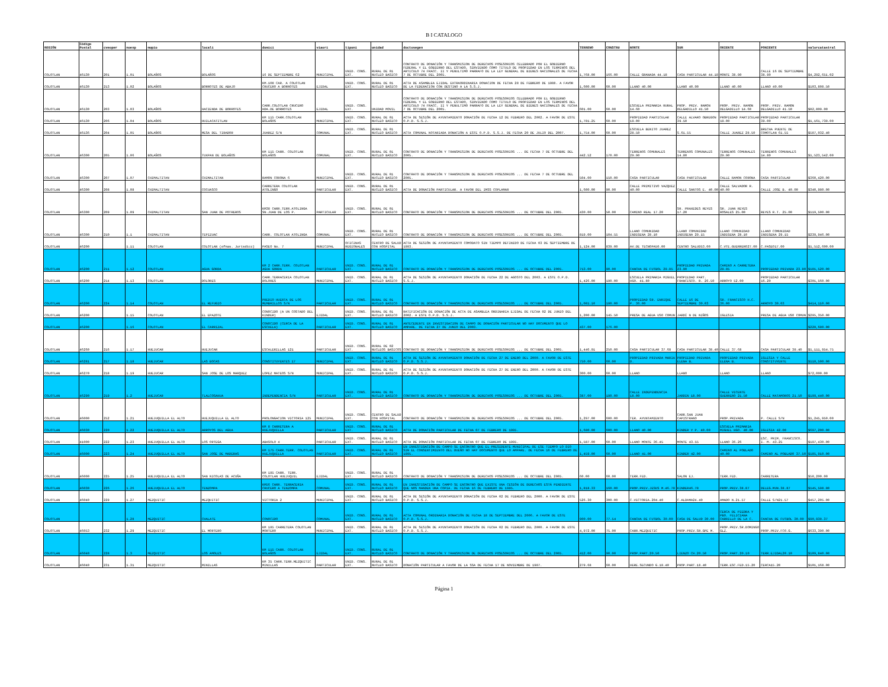B I CATALOGO
| REGIÓN | Código Postal | cveoper | noexp | mupio | locali | domici | viaori | tipuni | unidad | doctosegen | TERRENO | CONSTRU | NORTE | SUR | ORIENTE | PONIENTE | valorcatastral |
| --- | --- | --- | --- | --- | --- | --- | --- | --- | --- | --- | --- | --- | --- | --- | --- | --- | --- |
| COLOTLAN | 46130 | 201 | 1.01 | BOLAÑOS | BOLAÑOS | 16 DE SEPTIEMBRE 62 | MUNICIPAL | UNID. CONS. EXT. | RURAL DE 01 NUCLEO BASICO | CONTRATO DE DONACIÓN Y TRANSMISION DE DERECHOS POSESORIOS CELEBRADO POR EL GOBIERNO FEDERAL Y EL GOBIERNO DEL ESTADO, SIRVIENDO COMO TITULO DE PROPIEDAD EN LOS TERMINOS DEL ARTICULO 74 FRACC. II Y PENULTIMO PARRAFO DE LA LEY GENERAL DE BIENES NACIONALES DE FECHA 7 DE OCTUBRE DEL 2005. | 1,768.00 | 166.00 | CALLE GRANADA 44.18 | CASA PARTICULAR 44.18 | MONTE 38.90 | CALLE 16 DE SEPTIEMBRE 38.90 | $4,292,651.02 |
| COLOTLAN | 46130 | 213 | 1.02 | BOLAÑOS | BORROTES DE ABAJO | KM.108 CAR. A COLOTLAN CRUCERO A BORROTES | EJIDAL | UNID. CONS. EXT. | RURAL DE 01 NUCLEO BASICO | ACTA DE ASAMBLEA EJIDAL EXTRAORDINARIA DONACION DE FECHA 28 DE FEBRERO DE 1988. A FAVOR DE LA FEDERACION CON DESTINO A LA S.S.J. | 1,600.00 | 60.00 | LLANO 40.00 | LLANO 40.00 | LLANO 40.00 | LLANO 40.00 | $103,808.50 |
| COLOTLAN | 46130 | 203 | 1.03 | BOLAÑOS | HACIENDA DE BORROTES | CARR.COLOTLAN CRUCERO HDA.DE BORROTES | EJIDAL | UNID. CONS. EXT. | UNIDAD MOVIL | CONTRATO DE DONACIÓN Y TRANSMISION DE DERECHOS POSESORIOS CELEBRADO POR EL GOBIERNO FEDERAL Y EL GOBIERNO DEL ESTADO, SIRVIENDO COMO TITULO DE PROPIEDAD EN LOS TERMINOS DEL ARTICULO 74 FRACC. II Y PENULTIMO PARRAFO DE LA LEY GENERAL DE BIENES NACIONALES DE FECHA 7 DE OCTUBRE DEL 2005. | 601.00 | 60.00 | ESCUELA PRIMARIA RURAL 14.60 | PROP. PRIV. RAMON DELGADILLO 41.50 | PROP. PRIV. RAMON DELGADILLO 14.60 | PROP. PRIV. RAMON DELGADILLO 41.50 | $82,809.00 |
| COLOTLAN | 46130 | 206 | 1.04 | BOLAÑOS | HUILACATITLAN | KM 115 CARR.COLOTLAN BOLAÑOS | MUNICIPAL | UNID. CONS. EXT. | RURAL DE 01 NUCLEO BASICO | ACTA DE SESIÓN DE AYUNTAMIENTO DONACIÓN DE FECHA 12 DE FEBRERO DEL 2002. A FAVOR DE ESTE O.P.D. S.S.J. | 1,781.25 | 60.00 | PROPIEDAD PARTICULAR 19.00 | CALLE ALVARO OBREGON 39.50 | PROPIEDAD PARTICULAR 19.00 | PROPIEDAD PARTICULAR 39.00 | $1,161,738.00 |
| COLOTLAN | 46136 | 204 | 1.05 | BOLAÑOS | MESA DEL TIRADOR | JUAREZ S/N | COMUNAL | UNID. CONS. EXT. | RURAL DE 01 NUCLEO BASICO | ACTA COMUNAL NOTARIADA DONACIÓN A ESTE O.P.D. S.S.J. DE FECHA 20 DE JULIO DEL 2007. | 1,754.00 | 60.00 | ESCUELA BENITO JUAREZ 28.50 | S.61.55 | CALLE JUAREZ 28.50 | BRECHA PUENTE DE COMOTLAN 61.55 | $587,032.40 |
| COLOTLAN | 46300 | 205 | 1.06 | BOLAÑOS | TUXPAN DE BOLAÑOS | KM 115 CARR. COLOTLAN BOLAÑOS | COMUNAL | UNID. CONS. EXT. | RURAL DE 01 NUCLEO BASICO | CONTRATO DE DONACIÓN Y TRANSMISION DE DERECHOS POSESORIOS ... DE FECHA 7 DE OCTUBRE DEL 2005. | 442.52 | 170.00 | TERRENOS COMUNALES 29.90 | TERRENOS COMUNALES 14.80 | TERRENOS COMUNALES 29.90 | TERRENOS COMUNALES 14.80 | $1,523,542.00 |
| COLOTLAN | 46300 | 207 | 1.07 | CHIMALTITAN | CHIMALTITAN | RAMON CORONA 6 | MUNICIPAL | UNID. CONS. EXT. | RURAL DE 01 NUCLEO BASICO | CONTRATO DE DONACIÓN Y TRANSMISION DE DERECHOS POSESORIOS ... DE FECHA 7 DE OCTUBRE DEL 2005. | 504.00 | 150.00 | CASA PARTICULAR | CASA PARTICULAR | CALLE RAMON CORONA | CASA PARTICULAR | $360,420.00 |
| COLOTLAN | 46300 | 208 | 1.08 | CHIMALTITAN | COCUASCO | CARRETERA COLOTLAN ATOLINGO | PARTICULAR | UNID. CONS. EXT. | RURAL DE 01 NUCLEO BASICO | ACTA DE DONACIÓN PARTICULAR. A FAVOR DEL IMSS COPLAMAR | 1,600.00 | 90.00 | CALLE PRIMITIVO VAZQUEZ 40.00 | CALLE SANTOS E. 40.00 | CALLE SALVADOR R. 40.00 | CALLE JOSE B. 40.00 | $340,980.00 |
| COLOTLAN | 46300 | 209 | 1.09 | CHIMALTITAN | SAN JUAN DE POTREROS | KM38 CARR.TERR.ATOLINGA SN.JUAN DE LOS P. | PARTICULAR | UNID. CONS. EXT. | RURAL DE 01 NUCLEO BASICO | CONTRATO DE DONACIÓN Y TRANSMISION DE DERECHOS POSESORIOS ... DE OCTUBRE DEL 2005. | 430.00 | 50.00 | CAMINO REAL 17.20 | SR. PRAXEDES REYES 17.20 | SR. JUAN REYES ROSALES 25.00 | REYES R.T. 25.00 | $119,500.00 |
| COLOTLAN | 46300 | 210 | 1.1 | CHIMALTITAN | TEPIZUAC | CARR. COLOTLAN ATOLINGA | COMUNAL | UNID. CONS. EXT. | RURAL DE 01 NUCLEO BASICO | CONTRATO DE DONACIÓN Y TRANSMISION DE DERECHOS POSESORIOS ... DE OCTUBRE DEL 2005. | 819.00 | 104.55 | LLANO COMUNIDAD INDIGENA 28.10 | LLANO COMUNIDAD INDIGENA 29.15 | LLANO COMUNIDAD INDIGENA 28.10 | LLANO COMUNIDAD INDIGENA 29.15 | $239,946.00 |
| COLOTLAN | 46200 | | 1.11 | COLOTLAN | COLOTLAN (ofnas. Jurisdicc) | PASEO No. 7 | MUNICIPAL | OFICINAS REGIONALES | CENTRO DE SALUD CON HOSPITAL | ACTA DE SESIÓN DE AYUNTAMIENTO COMODATO SIN TIEMPO DEFINIDO DE FECHA 03 DE SEPTIEMBRE DE 1993. | 1,124.00 | 839.00 | AV.DE TECNOPA50.00 | CENTRO SALUD53.00 | C.VTE.GUERRERO27.00 | C.PASEO17.00 | $1,512,600.00 |
| COLOTLAN | 46200 | 211 | 1.12 | COLOTLAN | AGUA GORDA | KM 2 CARR.TERR. COLOTLAN AGUA GORDA | PARTICULAR | UNID. CONS. EXT. | RURAL DE 01 NUCLEO BASICO | CONTRATO DE DONACIÓN Y TRANSMISION DE DERECHOS POSESORIOS ... DE OCTUBRE DEL 2005. | 713.00 | 90.00 | CANCHA DE FUTBOL 29.85 | PROPIEDAD PRIVADA 23.90 | CAMINO A CARRETERA 29.85 | PROPIEDAD PRIVADA 23.90 | $181,520.00 |
| COLOTLAN | 46200 | 214 | 1.13 | COLOTLAN | DOLORES | CARR.TERRACERIA COLOTLAN DOLORES | MUNICIPAL | UNID. CONS. EXT. | RURAL DE 01 NUCLEO BASICO | ACTA DE SESIÓN DE AYUNTAMIENTO DONACIÓN DE FECHA 22 DE AGOSTO DEL 2003. A ESTE O.P.D. S.S.J. | 1,426.00 | 180.00 | ESCUELA PRIMARIA MIGUEL HGO. 41.80 | PROPIEDAD PART. FRANCISCO. R. 26.50 | ARROYO 52.00 | PROPIEDAD PARTICULAR 16.20 | $301,560.00 |
| COLOTLAN | 46200 | 224 | 1.14 | COLOTLAN | EL REFUGIO | PREDIO HUERTA DE LOS MEMBRILLOS S/N | PARTICULAR | UNID. CONS. EXT. | RURAL DE 01 NUCLEO BASICO | CONTRATO DE DONACIÓN Y TRANSMISION DE DERECHOS POSESORIOS ... DE OCTUBRE DEL 2005. | 1,081.10 | 180.00 | PROPIEDAD SR. ENRIQUE P. 36.00 | CALLE 16 DE SEPTIEMBRE 30.03 | SR. FRANCISCO H.C. 36.00 | ARROYO 30.03 | $414,110.00 |
| COLOTLAN | 46200 | | 1.15 | COLOTLAN | EL EPAZOTE | CONOCIDO (A UN COSTADO DEL KINDER) | EJIDAL | UNID. CONS. EXT. | RURAL DE 01 NUCLEO BASICO | RATIFICACIÓN DE DONACIÓN DE ACTA DE ASAMBLEA ORDINARIA EJIDAL DE FECHA 02 DE JUNIO DEL 2002. A ESTE O.P.D. S.S.J. | 1,200.00 | 145.50 | PRESA DE AGUA USO COMUN | JARDÍ N DE NIÑOS | IGLESIA | PRESA DE AGUA USO COMUN | $295,350.00 |
| COLOTLAN | 46200 | | 1.16 | COLOTLAN | EL CARRIZAL | CONOCIDO (CERCA DE LA ESCUELA) | PARTICULAR | UNID. CONS. EXT. | RURAL DE 01 NUCLEO BASICO | ANTECEDENTE EN INVESTIGACION DE CAMPO DE DONACIÓN PARTICULAR NO HAY DOCUMENTO QUE LO AMPARE. DE FECHA 27 DE JUNIO DEL 2003. | 437.00 | 176.00 | | | | | $228,680.00 |
| COLOTLAN | 46260 | 216 | 1.17 | HUEJUCAR | HUEJUCAR | ESCALERILLAS 121 | PARTICULAR | UNID. CONS. EXT. | RURAL DE 02 NUCLEOS BASICOS | CONTRATO DE DONACIÓN Y TRANSMISION DE DERECHOS POSESORIOS ... DE OCTUBRE DEL 2005. | 1,446.91 | 250.00 | CASA PARTICULAR 37.68 | CASA PARTICULAR 38.40 | CALLE 37.68 | CASA PARTICULAR 38.40 | $1,111,954.75 |
| COLOTLAN | 46281 | 217 | 1.18 | HUEJUCAR | LAS BOCAS | CONSTITUYENTES 17 | MUNICIPAL | UNID. CONS. EXT. | RURAL DE 01 NUCLEO BASICO | ACTA DE SESIÓN DE AYUNTAMIENTO DONACIÓN DE FECHA 27 DE ENERO DEL 2000. A FAVOR DE ESTE O.P.D. S.S.J. | 750.00 | 60.00 | PROPIEDAD PRIVADA MARIA D. | PROPIEDAD PRIVADA ELENA B. | PROPIEDAD PRIVADA ELENA B. | IGLESIA Y CALLE CONSTITUYENTE | $118,500.00 |
| COLOTLAN | 46270 | 218 | 1.19 | HUEJUCAR | SAN JOSE DE LOS MARQUEZ | LOPEZ MATEOS S/N | MUNICIPAL | UNID. CONS. EXT. | RURAL DE 01 NUCLEO BASICO | ACTA DE SESIÓN DE AYUNTAMIENTO DONACIÓN DE FECHA 27 DE ENERO DEL 2000. A FAVOR DE ESTE O.P.D. S.S.J. | 300.00 | 60.00 | LLANO | LLANO | LLANO | LLANO | $72,000.00 |
| COLOTLAN | 46290 | 219 | 1.2 | HUEJUCAR | TLALCOSAHUA | INDEPENDENCIA S/N | PARTICULAR | UNID. CONS. EXT. | RURAL DE 01 NUCLEO BASICO | CONTRATO DE DONACIÓN Y TRANSMISION DE DERECHOS POSESORIOS ... DE OCTUBRE DEL 2005. | 387.00 | 180.00 | CALLE INDEPENDENCIA 18.00 | JARDIN 18.00 | CALLE VICENTE GUERRERO 21.50 | CALLE MATAMOROS 21.50 | $199,440.00 |
| COLOTLAN | 46000 | 252 | 1.21 | HUEJUQUILLA EL ALTO | HUEJUQUILLA EL ALTO | PROLONGACION VICTORIA 125 | MUNICIPAL | UNID. CONS. EXT. | CENTRO DE SALUD CON HOSPITAL | CONTRATO DE DONACIÓN Y TRANSMISION DE DERECHOS POSESORIOS ... DE OCTUBRE DEL 2005. | 1,297.00 | 600.00 | TER. AYUNTAMIENTO | CARR.SAN JUAN CAPISTRANO | PROP.PRIVADA | P. CALLE S/N | $1,245,950.00 |
| COLOTLAN | 46030 | 220 | 1.22 | HUEJUQUILLA EL ALTO | ARROYOS DEL AGUA | KM 8 CARRETERA A HUEJUQUILLA | PARTICULAR | UNID. CONS. EXT. | RURAL DE 01 NUCLEO BASICO | ACTA DE DONACIÓN PARTICULAR DE FECHA 07 DE FEBRERO DE 1995. | 1,680.00 | 600.00 | LLANO 40.00 | KINDER Y P. 40.00 | ESCUELA PRIMARIA MIGUEL HGO. 40.00 | IGLESIA 42.00 | $697,200.00 |
| COLOTLAN | 41000 | 222 | 1.23 | HUEJUQUILLA EL ALTO | LOS ORTEGA | ABASOLO 4 | PARTICULAR | UNID. CONS. EXT. | RURAL DE 01 NUCLEO BASICO | ACTA DE DONACIÓN PARTICULAR DE FECHA 07 DE FEBRERO DE 1995. | 1,587.00 | 60.00 | LLANO MONTE 36.45 | MONTE 43.55 | LLANO 36.26 | ESC. PRIM. FRANCISCO. I. M. 43.25 | $197,430.00 |
| COLOTLAN | 46000 | 223 | 1.24 | HUEJUQUILLA EL ALTO | SAN JOSE DE MADERAS | KM 175 CARR.TERR. COLOTLAN HUEJUQUILLA | PARTICULAR | UNID. CONS. EXT. | RURAL DE 01 NUCLEO BASICO | EN INVESTIGACIÓN DE CAMPO SE ENCONTRO QUE EL PRESIDENTE MUNICIPAL DE ESE TIEMPO LO DIO SIN EL CONSENTIMIENTO DEL DUEÑO NO HAY DOCUMENTO QUE LO AMPARE. DE FECHA 16 DE FEBRERO DE 1995. | 1,459.00 | 60.00 | LLANO 41.00 | KINDER 42.00 | CAMINO AL POBLADO 40.00 | CAMINO AL POBLADO 37.50 | $185,910.00 |
| COLOTLAN | 46000 | 225 | 1.25 | HUEJUQUILLA EL ALTO | SAN NICOLAS DE ACUÑA | KM 185 CARR. TERR. COLOTLAN HUEJUQUIL | EJIDAL | UNID. CONS. EXT. | RURAL DE 01 NUCLEO BASICO | CONTRATO DE DONACIÓN Y TRANSMISION DE DERECHOS POSESORIOS ... DE OCTUBRE DEL 2005. | 60.00 | 60.00 | TERR.FED. | SALON EJ. | TERR.FED. | CARRETERA | $58,200.00 |
| COLOTLAN | 46030 | 226 | 1.26 | HUEJUQUILLA EL ALTO | TENZOMPA | KM56 CARR. TERRACERIA CRUCERO A TENZOMPA | COMUNAL | UNID. CONS. EXT. | RURAL DE 01 NUCLEO BASICO | EN INVESTIGACIÓN DE CAMPO SE ENCONTRO QUE EXISTE UNA CESIÓN DE DERECHOS ESTÁ PENDIENTE QUE NOS MANDEN UNA COPIA. DE FECHA 16 DE FEBRERO DE 1995. | 1,818.33 | 160.00 | PROP.PRIV.JESUS M.46.78 | KINDER46.78 | PROP.PRIV.38.87 | DELEG.MUN.38.87 | $145,598.80 |
| COLOTLAN | 46040 | 229 | 1.27 | MEZQUITIC | MEZQUITIC | VICTORIA 2 | MUNICIPAL | UNID. CONS. EXT. | RURAL DE 01 NUCLEO BASICO | ACTA DE SESIÓN DE AYUNTAMIENTO DONACIÓN DE FECHA 02 DE FEBRERO DEL 2000. A FAVOR DE ESTE O.P.D. S.S.J. | 526.30 | 300.00 | C.VICTORIA.204.40 | C.ALDAMA24.40 | AMADO N.21.57 | CALLE S/N21.57 | $457,205.00 |
| COLOTLAN | | | 1.28 | MEZQUITIC | CHALATE | CONOCIDO | COMUNAL | UNID. CONS. EXT. | RURAL DE 01 NUCLEO BASICO | ACTA COMUNAL ORDINARIA DONACIÓN DE FECHA 18 DE SEPTIEMBRE DEL 2006. A FAVOR DE ESTE O.P.D. S.S.J. | 900.00 | 77.54 | CANCHA DE FUTBOL 30.00 | CASA DE SALUD 30.00 | CERCA DE PIEDRA Y PBO. FELICIANA CARRILLO DE LA C. | CANCHA DE FUTBOL 30.00 | $90,938.37 |
| COLOTLAN | 46053 | 232 | 1.29 | MEZQUITIC | EL MORTERO | KM 185 CARRETERA COLOTLAN MORTERO | MUNICIPAL | UNID. CONS. EXT. | RURAL DE 01 NUCLEO BASICO | ACTA DE SESIÓN DE AYUNTAMIENTO DONACIÓN DE FECHA 02 DE FEBRERO DEL 2000. A FAVOR DE ESTE O.P.D. S.S.J. | 4,972.00 | 75.00 | CARR.MEZQUITIC | PROP.PRIV.SR.GPE M. | PROP.PRIV.SR.DOMINGO GLZ. | PROP.PRIV.FCO.G. | $633,390.00 |
| COLOTLAN | 46040 | 228 | 1.3 | MEZQUITIC | LOS AMOLES | KM 115 CARR. COLOTLAN BOLAÑOS | EJIDAL | UNID. CONS. EXT. | RURAL DE 01 NUCLEO BASICO | CONTRATO DE DONACIÓN Y TRANSMISION DE DERECHOS POSESORIOS ... DE OCTUBRE DEL 2005. | 412.00 | 90.00 | PROP.PART.20.50 | LIENZO CH.20.50 | PROP.PART.20.10 | TERR.EJIDAL20.10 | $109,840.00 |
| COLOTLAN | 46040 | 231 | 1.31 | MEZQUITIC | MINILLAS | KM 35 CARR.TERR.MEZQUITIC MINILLAS | PARTICULAR | UNID. CONS. EXT. | RURAL DE 01 NUCLEO BASICO | DONACIÓN PARTICULAR A FAVOR DE LA SSA DE FECHA 17 DE NOVIEMBRE DE 1987. | 279.68 | 60.00 | HERE.SECUNDO G.18.40 | PROP.PART.18.40 | TERR.ESC.FED.15.20 | CERCA15.20 | $101,168.00 |
Página 1